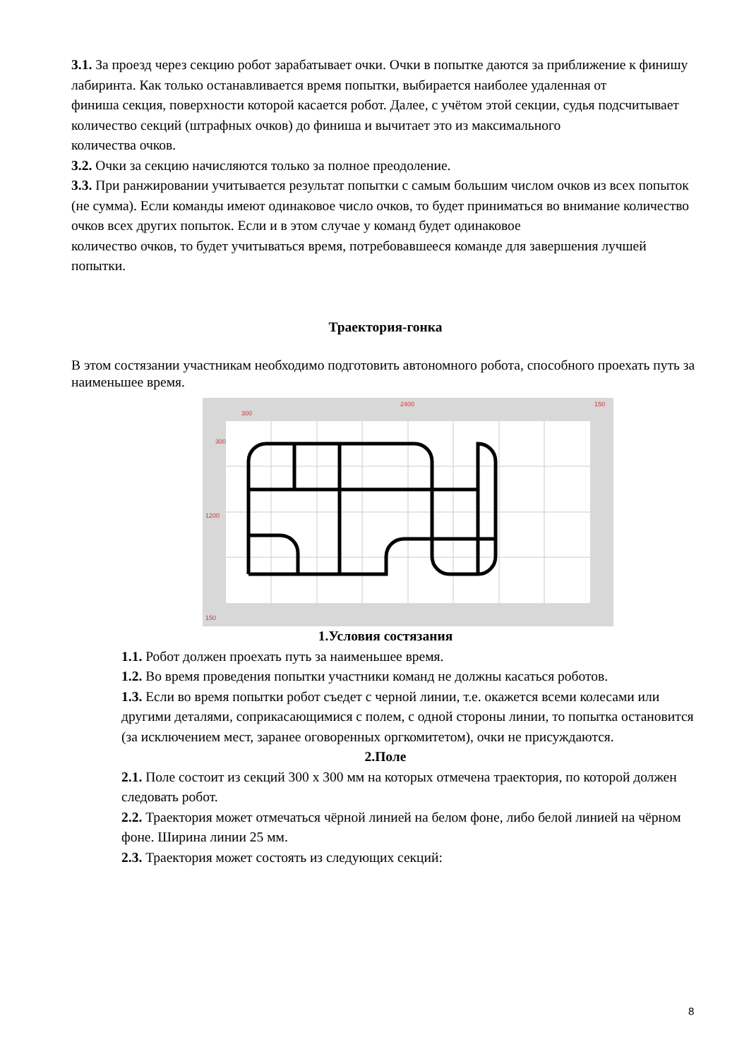3.1. За проезд через секцию робот зарабатывает очки. Очки в попытке даются за приближение к финишу лабиринта. Как только останавливается время попытки, выбирается наиболее удаленная от
финиша секция, поверхности которой касается робот. Далее, с учётом этой секции, судья подсчитывает количество секций (штрафных очков) до финиша и вычитает это из максимального
количества очков.
3.2. Очки за секцию начисляются только за полное преодоление.
3.3. При ранжировании учитывается результат попытки с самым большим числом очков из всех попыток (не сумма). Если команды имеют одинаковое число очков, то будет приниматься во внимание количество очков всех других попыток. Если и в этом случае у команд будет одинаковое
количество очков, то будет учитываться время, потребовавшееся команде для завершения лучшей
попытки.
Траектория-гонка
В этом состязании участникам необходимо подготовить автономного робота, способного проехать путь за наименьшее время.
2400
150
300
300
1200
150
1.Условия состязания
1.1. Робот должен проехать путь за наименьшее время.
1.2. Во время проведения попытки участники команд не должны касаться роботов.
1.3. Если во время попытки робот съедет с черной линии, т.е. окажется всеми колесами или другими деталями, соприкасающимися с полем, с одной стороны линии, то попытка остановится (за исключением мест, заранее оговоренных оргкомитетом), очки не присуждаются.
2.Поле
2.1. Поле состоит из секций 300 x 300 мм на которых отмечена траектория, по которой должен следовать робот.
2.2. Траектория может отмечаться чёрной линией на белом фоне, либо белой линией на чёрном фоне. Ширина линии 25 мм.
2.3. Траектория может состоять из следующих секций:
8